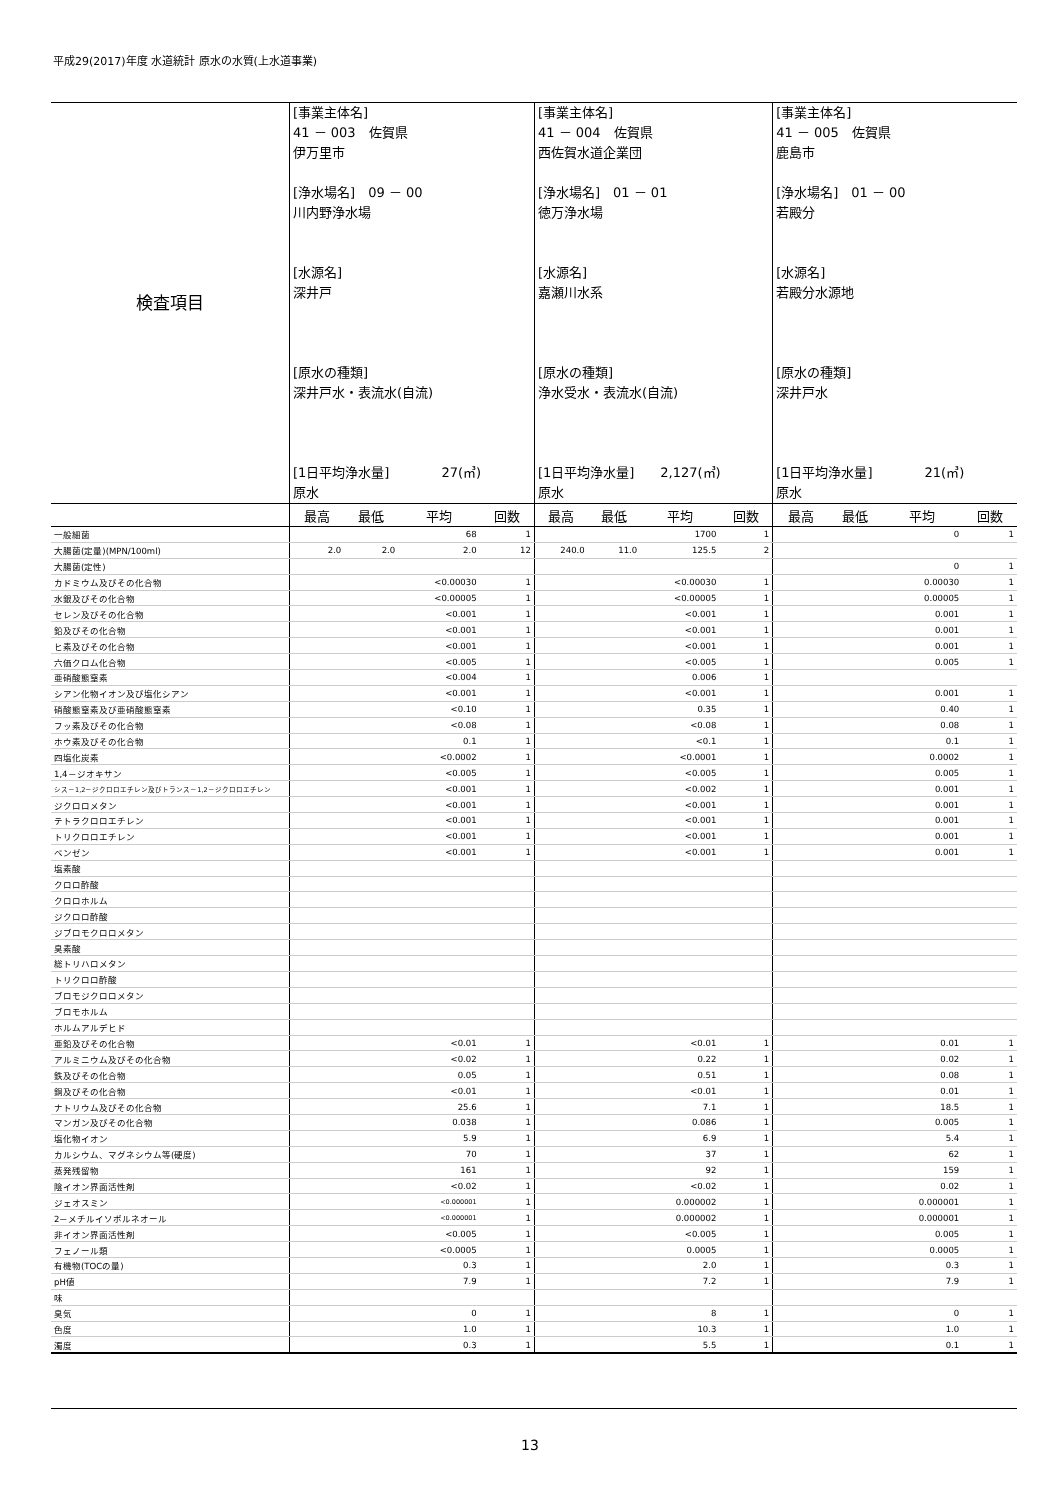平成29(2017)年度 水道統計 原水の水質(上水道事業)
| 検査項目 | [事業主体名] 41 － 003 佐賀県 伊万里市 [浄水場名] 09 － 00 川内野浄水場 [水源名] 深井戸 [原水の種類] 深井戸水・表流水(自流) [1日平均浄水量] 27(㎥) 原水 | | | | [事業主体名] 41 － 004 佐賀県 西佐賀水道企業団 [浄水場名] 01 － 01 徳万浄水場 [水源名] 嘉瀬川水系 [原水の種類] 浄水受水・表流水(自流) [1日平均浄水量] 2,127(㎥) 原水 | | | | [事業主体名] 41 － 005 佐賀県 鹿島市 [浄水場名] 01 － 00 若殿分 [水源名] 若殿分水源地 [原水の種類] 深井戸水 [1日平均浄水量] 21(㎥) 原水 | | | |
| | 最高 | 最低 | 平均 | 回数 | 最高 | 最低 | 平均 | 回数 | 最高 | 最低 | 平均 | 回数 |
| 一般細菌 | | | 68 | 1 | | | 1700 | 1 | | | 0 | 1 |
| 大腸菌(定量)(MPN/100ml) | 2.0 | 2.0 | 2.0 | 12 | 240.0 | 11.0 | 125.5 | 2 | | | | |
| 大腸菌(定性) | | | | | | | | | | | 0 | 1 |
| カドミウム及びその化合物 | | | <0.00030 | 1 | | | <0.00030 | 1 | | | 0.00030 | 1 |
| 水銀及びその化合物 | | | <0.00005 | 1 | | | <0.00005 | 1 | | | 0.00005 | 1 |
| セレン及びその化合物 | | | <0.001 | 1 | | | <0.001 | 1 | | | 0.001 | 1 |
| 鉛及びその化合物 | | | <0.001 | 1 | | | <0.001 | 1 | | | 0.001 | 1 |
| ヒ素及びその化合物 | | | <0.001 | 1 | | | <0.001 | 1 | | | 0.001 | 1 |
| 六価クロム化合物 | | | <0.005 | 1 | | | <0.005 | 1 | | | 0.005 | 1 |
| 亜硝酸態窒素 | | | <0.004 | 1 | | | 0.006 | 1 | | | | |
| シアン化物イオン及び塩化シアン | | | <0.001 | 1 | | | <0.001 | 1 | | | 0.001 | 1 |
| 硝酸態窒素及び亜硝酸態窒素 | | | <0.10 | 1 | | | 0.35 | 1 | | | 0.40 | 1 |
| フッ素及びその化合物 | | | <0.08 | 1 | | | <0.08 | 1 | | | 0.08 | 1 |
| ホウ素及びその化合物 | | | 0.1 | 1 | | | <0.1 | 1 | | | 0.1 | 1 |
| 四塩化炭素 | | | <0.0002 | 1 | | | <0.0001 | 1 | | | 0.0002 | 1 |
| 1,4－ジオキサン | | | <0.005 | 1 | | | <0.005 | 1 | | | 0.005 | 1 |
| シス－1,2－ジクロロエチレン及びトランス－1,2－ジクロロエチレン | | | <0.001 | 1 | | | <0.002 | 1 | | | 0.001 | 1 |
| ジクロロメタン | | | <0.001 | 1 | | | <0.001 | 1 | | | 0.001 | 1 |
| テトラクロロエチレン | | | <0.001 | 1 | | | <0.001 | 1 | | | 0.001 | 1 |
| トリクロロエチレン | | | <0.001 | 1 | | | <0.001 | 1 | | | 0.001 | 1 |
| ベンゼン | | | <0.001 | 1 | | | <0.001 | 1 | | | 0.001 | 1 |
| 塩素酸 | | | | | | | | | | | | |
| クロロ酢酸 | | | | | | | | | | | | |
| クロロホルム | | | | | | | | | | | | |
| ジクロロ酢酸 | | | | | | | | | | | | |
| ジブロモクロロメタン | | | | | | | | | | | | |
| 臭素酸 | | | | | | | | | | | | |
| 総トリハロメタン | | | | | | | | | | | | |
| トリクロロ酢酸 | | | | | | | | | | | | |
| ブロモジクロロメタン | | | | | | | | | | | | |
| ブロモホルム | | | | | | | | | | | | |
| ホルムアルデヒド | | | | | | | | | | | | |
| 亜鉛及びその化合物 | | | <0.01 | 1 | | | <0.01 | 1 | | | 0.01 | 1 |
| アルミニウム及びその化合物 | | | <0.02 | 1 | | | 0.22 | 1 | | | 0.02 | 1 |
| 鉄及びその化合物 | | | 0.05 | 1 | | | 0.51 | 1 | | | 0.08 | 1 |
| 銅及びその化合物 | | | <0.01 | 1 | | | <0.01 | 1 | | | 0.01 | 1 |
| ナトリウム及びその化合物 | | | 25.6 | 1 | | | 7.1 | 1 | | | 18.5 | 1 |
| マンガン及びその化合物 | | | 0.038 | 1 | | | 0.086 | 1 | | | 0.005 | 1 |
| 塩化物イオン | | | 5.9 | 1 | | | 6.9 | 1 | | | 5.4 | 1 |
| カルシウム、マグネシウム等(硬度) | | | 70 | 1 | | | 37 | 1 | | | 62 | 1 |
| 蒸発残留物 | | | 161 | 1 | | | 92 | 1 | | | 159 | 1 |
| 陰イオン界面活性剤 | | | <0.02 | 1 | | | <0.02 | 1 | | | 0.02 | 1 |
| ジェオスミン | | | <0.000001 | 1 | | | 0.000002 | 1 | | | 0.000001 | 1 |
| 2－メチルイソボルネオール | | | <0.000001 | 1 | | | 0.000002 | 1 | | | 0.000001 | 1 |
| 非イオン界面活性剤 | | | <0.005 | 1 | | | <0.005 | 1 | | | 0.005 | 1 |
| フェノール類 | | | <0.0005 | 1 | | | 0.0005 | 1 | | | 0.0005 | 1 |
| 有機物(TOCの量) | | | 0.3 | 1 | | | 2.0 | 1 | | | 0.3 | 1 |
| pH値 | | | 7.9 | 1 | | | 7.2 | 1 | | | 7.9 | 1 |
| 味 | | | | | | | | | | | | |
| 臭気 | | | 0 | 1 | | | 8 | 1 | | | 0 | 1 |
| 色度 | | | 1.0 | 1 | | | 10.3 | 1 | | | 1.0 | 1 |
| 濁度 | | | 0.3 | 1 | | | 5.5 | 1 | | | 0.1 | 1 |
13